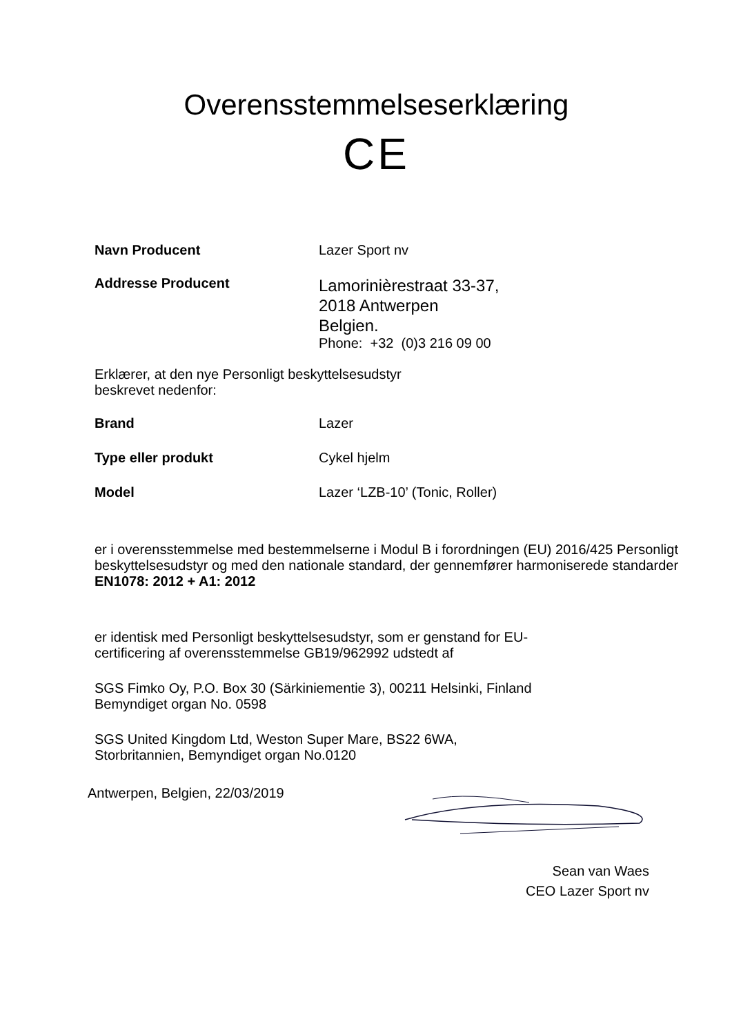Overensstemmelseserklæring
CE
Navn Producent Lazer Sport nv
Addresse Producent
Lamorinièrestraat 33-37,
2018 Antwerpen
Belgien.
Phone: +32 (0)3 216 09 00
Erklærer, at den nye Personligt beskyttelsesudstyr
beskrevet nedenfor:
Brand Lazer
Type eller produkt Cykel hjelm
Model Lazer ‘LZB-10’ (Tonic, Roller)
er i overensstemmelse med bestemmelserne i Modul B i forordningen (EU) 2016/425 Personligt beskyttelsesudstyr og med den nationale standard, der gennemfører harmoniserede standarder EN1078: 2012 + A1: 2012
er identisk med Personligt beskyttelsesudstyr, som er genstand for EU-
certificering af overensstemmelse GB19/962992 udstedt af
SGS Fimko Oy, P.O. Box 30 (Särkiniementie 3), 00211 Helsinki, Finland
Bemyndiget organ No. 0598
SGS United Kingdom Ltd, Weston Super Mare, BS22 6WA,
Storbritannien, Bemyndiget organ No.0120
Antwerpen, Belgien, 22/03/2019
Sean van Waes
CEO Lazer Sport nv